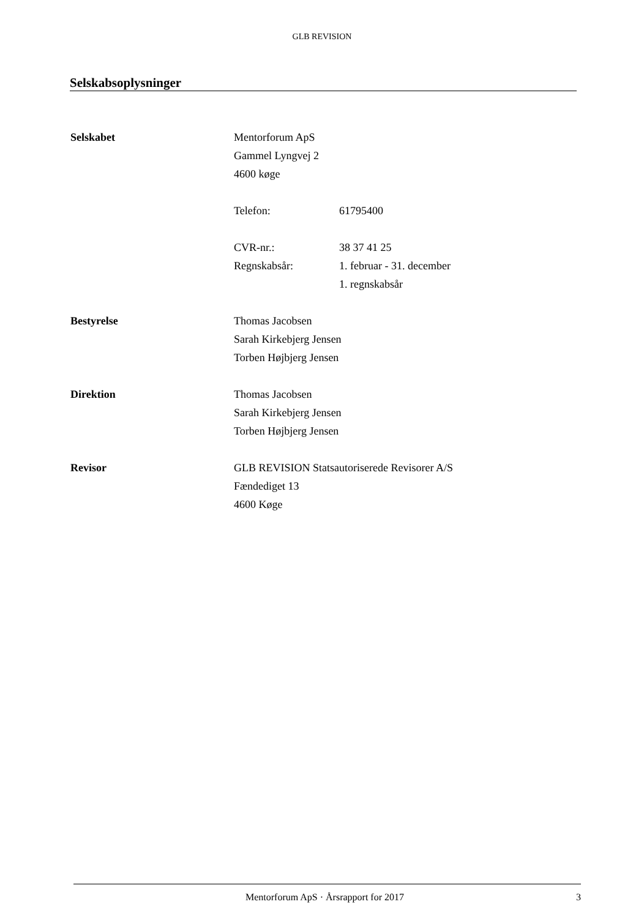GLB REVISION
Selskabsoplysninger
Selskabet Mentorforum ApS
Gammel Lyngvej 2
4600 køge
Telefon: 61795400
CVR-nr.: 38 37 41 25
Regnskabsår: 1. februar - 31. december
1. regnskabsår
Bestyrelse Thomas Jacobsen
Sarah Kirkebjerg Jensen
Torben Højbjerg Jensen
Direktion Thomas Jacobsen
Sarah Kirkebjerg Jensen
Torben Højbjerg Jensen
Revisor GLB REVISION Statsautoriserede Revisorer A/S
Fændediget 13
4600 Køge
Mentorforum ApS · Årsrapport for 2017
3